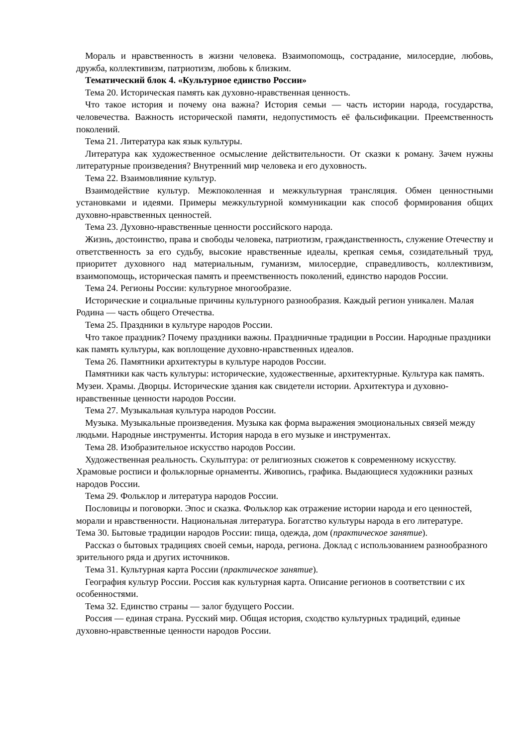Мораль и нравственность в жизни человека. Взаимопомощь, сострадание, милосердие, любовь, дружба, коллективизм, патриотизм, любовь к близким.
Тематический блок 4. «Культурное единство России»
Тема 20. Историческая память как духовно-нравственная ценность.
Что такое история и почему она важна? История семьи — часть истории народа, государства, человечества. Важность исторической памяти, недопустимость её фальсификации. Преемственность поколений.
Тема 21. Литература как язык культуры.
Литература как художественное осмысление действительности. От сказки к роману. Зачем нужны литературные произведения? Внутренний мир человека и его духовность.
Тема 22. Взаимовлияние культур.
Взаимодействие культур. Межпоколенная и межкультурная трансляция. Обмен ценностными установками и идеями. Примеры межкультурной коммуникации как способ формирования общих духовно-нравственных ценностей.
Тема 23. Духовно-нравственные ценности российского народа.
Жизнь, достоинство, права и свободы человека, патриотизм, гражданственность, служение Отечеству и ответственность за его судьбу, высокие нравственные идеалы, крепкая семья, созидательный труд, приоритет духовного над материальным, гуманизм, милосердие, справедливость, коллективизм, взаимопомощь, историческая память и преемственность поколений, единство народов России.
Тема 24. Регионы России: культурное многообразие.
Исторические и социальные причины культурного разнообразия. Каждый регион уникален. Малая Родина — часть общего Отечества.
Тема 25. Праздники в культуре народов России.
Что такое праздник? Почему праздники важны. Праздничные традиции в России. Народные праздники как память культуры, как воплощение духовно-нравственных идеалов.
Тема 26. Памятники архитектуры в культуре народов России.
Памятники как часть культуры: исторические, художественные, архитектурные. Культура как память. Музеи. Храмы. Дворцы. Исторические здания как свидетели истории. Архитектура и духовно-нравственные ценности народов России.
Тема 27. Музыкальная культура народов России.
Музыка. Музыкальные произведения. Музыка как форма выражения эмоциональных связей между людьми. Народные инструменты. История народа в его музыке и инструментах.
Тема 28. Изобразительное искусство народов России.
Художественная реальность. Скульптура: от религиозных сюжетов к современному искусству. Храмовые росписи и фольклорные орнаменты. Живопись, графика. Выдающиеся художники разных народов России.
Тема 29. Фольклор и литература народов России.
Пословицы и поговорки. Эпос и сказка. Фольклор как отражение истории народа и его ценностей, морали и нравственности. Национальная литература. Богатство культуры народа в его литературе.
Тема 30. Бытовые традиции народов России: пища, одежда, дом (практическое занятие).
Рассказ о бытовых традициях своей семьи, народа, региона. Доклад с использованием разнообразного зрительного ряда и других источников.
Тема 31. Культурная карта России (практическое занятие).
География культур России. Россия как культурная карта. Описание регионов в соответствии с их особенностями.
Тема 32. Единство страны — залог будущего России.
Россия — единая страна. Русский мир. Общая история, сходство культурных традиций, единые духовно-нравственные ценности народов России.